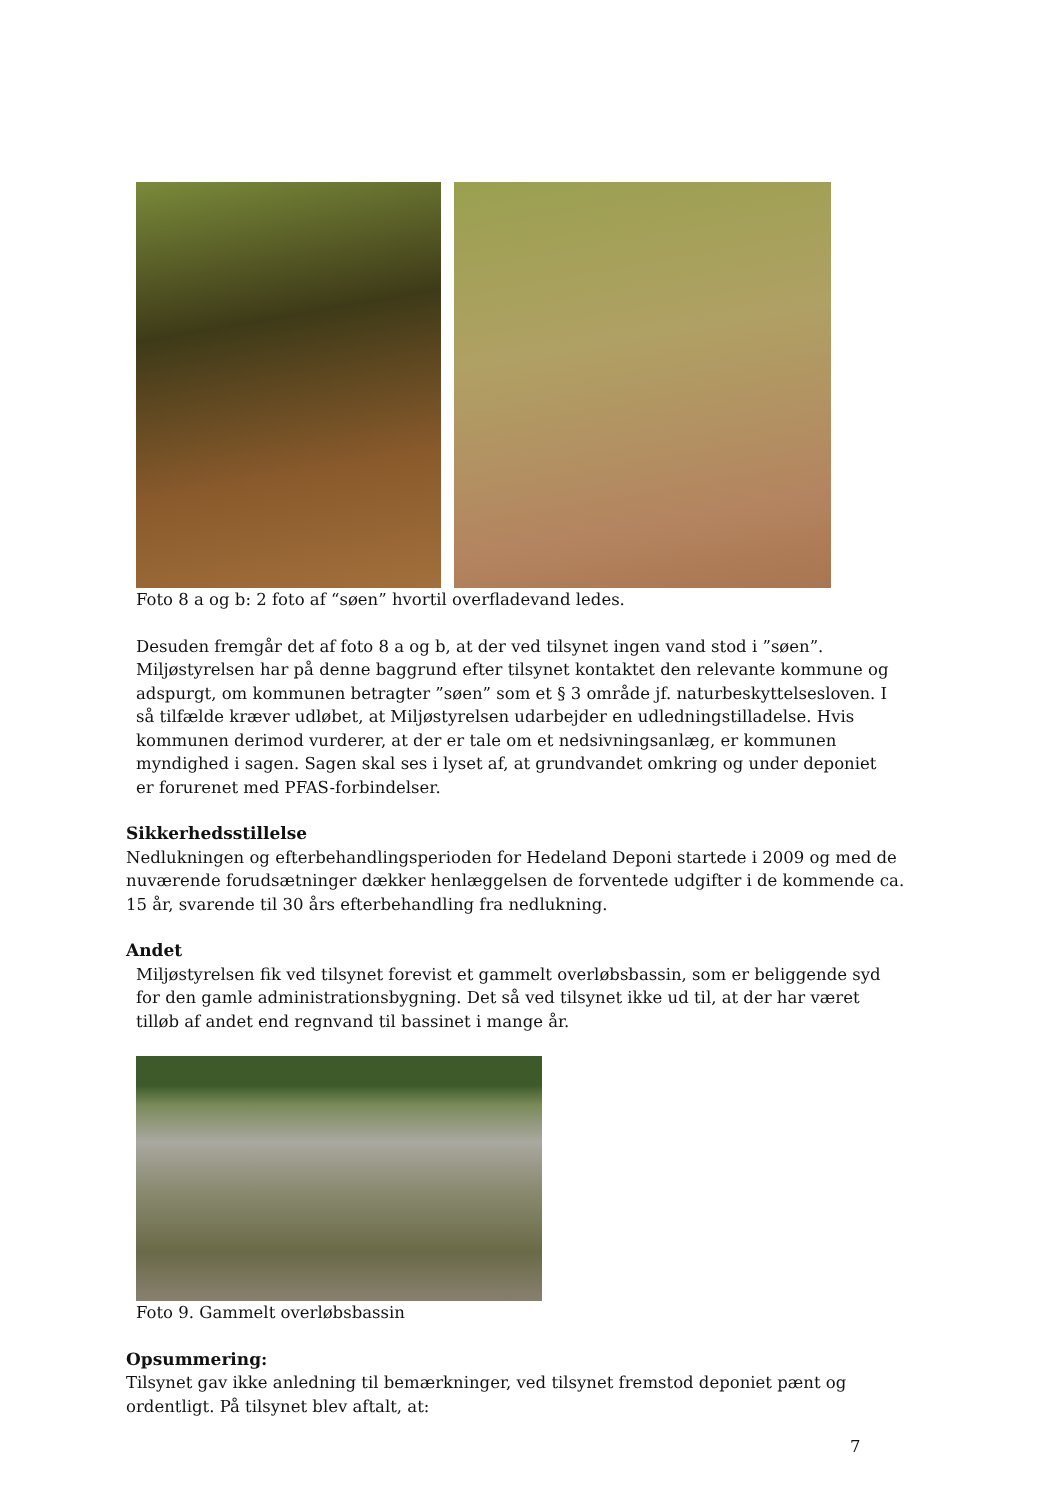Foto 8 a og b: 2 foto af “søen” hvortil overfladevand ledes.
Desuden fremgår det af foto 8 a og b, at der ved tilsynet ingen vand stod i ”søen”. Miljøstyrelsen har på denne baggrund efter tilsynet kontaktet den relevante kommune og adspurgt, om kommunen betragter ”søen” som et § 3 område jf. naturbeskyttelsesloven. I så tilfælde kræver udløbet, at Miljøstyrelsen udarbejder en udledningstilladelse. Hvis kommunen derimod vurderer, at der er tale om et nedsivningsanlæg, er kommunen myndighed i sagen. Sagen skal ses i lyset af, at grundvandet omkring og under deponiet er forurenet med PFAS-forbindelser.
Sikkerhedsstillelse
Nedlukningen og efterbehandlingsperioden for Hedeland Deponi startede i 2009 og med de nuværende forudsætninger dækker henlæggelsen de forventede udgifter i de kommende ca. 15 år, svarende til 30 års efterbehandling fra nedlukning.
Andet
Miljøstyrelsen fik ved tilsynet forevist et gammelt overløbsbassin, som er beliggende syd for den gamle administrationsbygning. Det så ved tilsynet ikke ud til, at der har været tilløb af andet end regnvand til bassinet i mange år.
Foto 9. Gammelt overløbsbassin
Opsummering:
Tilsynet gav ikke anledning til bemærkninger, ved tilsynet fremstod deponiet pænt og ordentligt. På tilsynet blev aftalt, at:
7